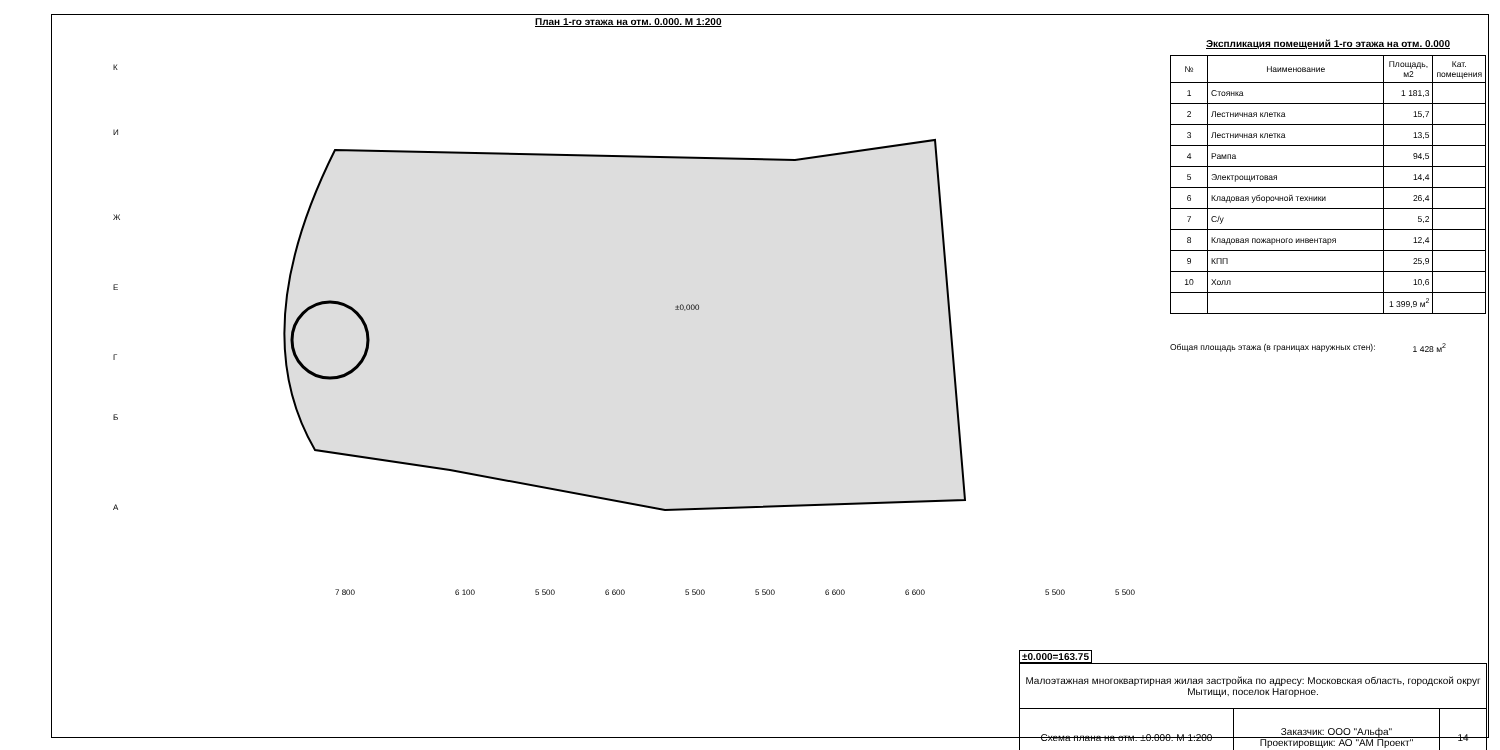План 1-го этажа на отм. 0.000. М 1:200
К
И
Ж
Е
Г
Б
А
±0,000
7 800
6 100
5 500
6 600
5 500
5 500
6 600
6 600
5 500
5 500
Экспликация помещений 1-го этажа на отм. 0.000
| № | Наименование | Площадь, м2 | Кат. помещения |
| --- | --- | --- | --- |
| 1 | Стоянка | 1 181,3 | |
| 2 | Лестничная клетка | 15,7 | |
| 3 | Лестничная клетка | 13,5 | |
| 4 | Рампа | 94,5 | |
| 5 | Электрощитовая | 14,4 | |
| 6 | Кладовая уборочной техники | 26,4 | |
| 7 | С/у | 5,2 | |
| 8 | Кладовая пожарного инвентаря | 12,4 | |
| 9 | КПП | 25,9 | |
| 10 | Холл | 10,6 | |
| | | 1 399,9 м<sup>2</sup> | |
Общая площадь этажа (в границах наружных стен): 1 428 м<sup>2</sup>
±0.000=163.75
| Малоэтажная многоквартирная жилая застройка по адресу: Московская область, городской округ Мытищи, поселок Нагорное. | | |
| Схема плана на отм. ±0.000. М 1:200 | Заказчик: ООО "Альфа" Проектировщик: АО "АМ Проект" | 14 |